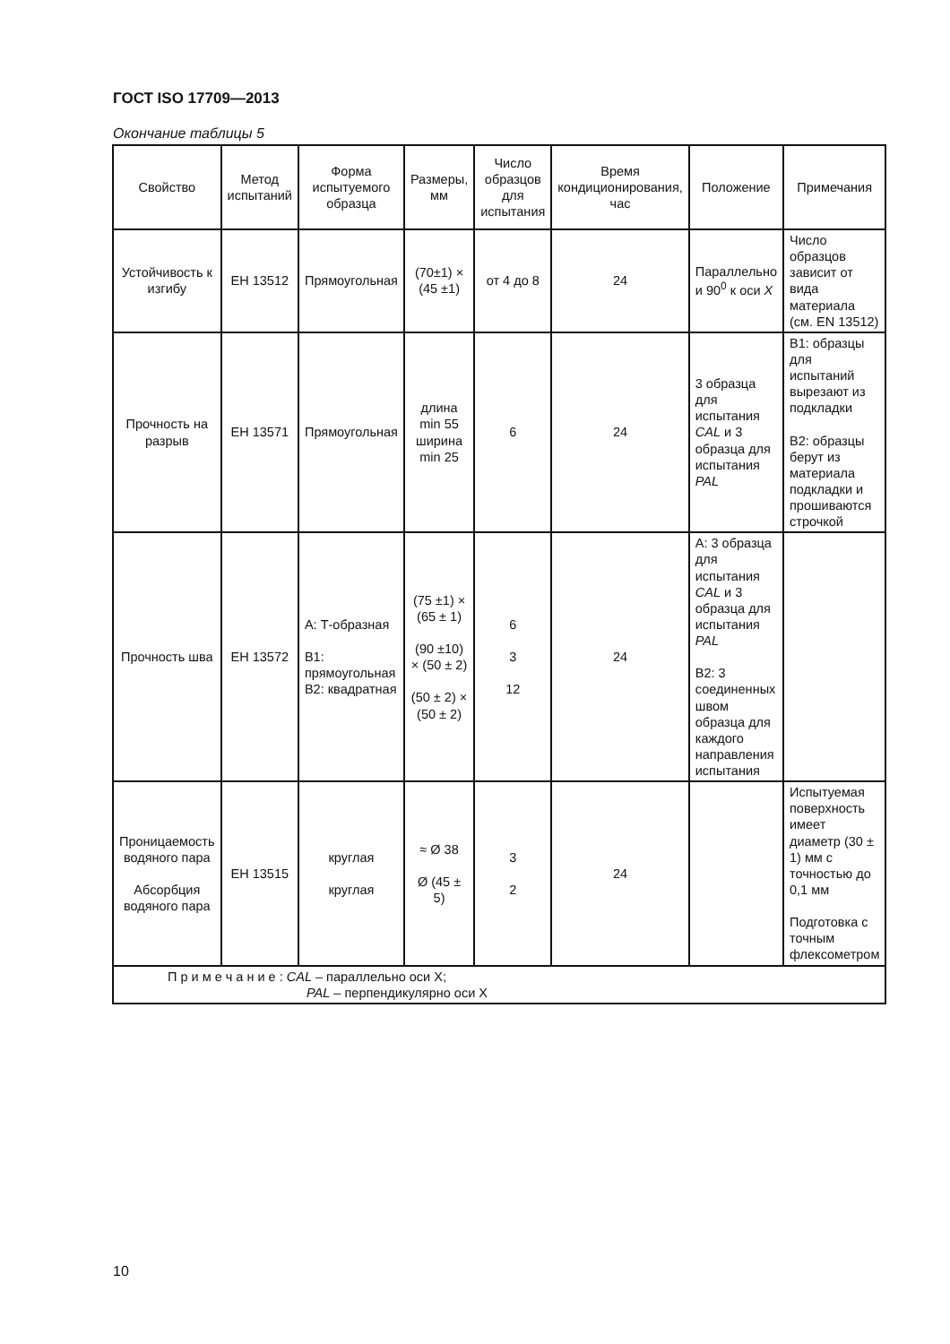ГОСТ ISO 17709—2013
Окончание таблицы 5
| Свойство | Метод испытаний | Форма испытуемого образца | Размеры, мм | Число образцов для испытания | Время кондиционирования, час | Положение | Примечания |
| --- | --- | --- | --- | --- | --- | --- | --- |
| Устойчивость к изгибу | ЕН 13512 | Прямоугольная | (70±1) × (45 ±1) | от 4 до 8 | 24 | Параллельно и 90<sup>0</sup> к оси X | Число образцов зависит от вида материала (см. EN 13512) |
| Прочность на разрыв | ЕН 13571 | Прямоугольная | длина min 55 ширина min 25 | 6 | 24 | 3 образца для испытания CAL и 3 образца для испытания PAL | В1: образцы для испытаний вырезают из подкладки В2: образцы берут из материала подкладки и прошиваются строчкой |
| Прочность шва | ЕН 13572 | А: Т-образная В1: прямоугольная В2: квадратная | (75 ±1) × (65 ± 1) (90 ±10) × (50 ± 2) (50 ± 2) × (50 ± 2) | 6 3 12 | 24 | А: 3 образца для испытания CAL и 3 образца для испытания PAL В2: 3 соединенных швом образца для каждого направления испытания | |
| Проницаемость водяного пара Абсорбция водяного пара | ЕН 13515 | круглая круглая | ≈ Ø 38 Ø (45 ± 5) | 3 2 | 24 | | Испытуемая поверхность имеет диаметр (30 ± 1) мм с точностью до 0,1 мм Подготовка с точным флексометром |
| П р и м е ч а н и е : CAL – параллельно оси X; PAL – перпендикулярно оси X | | | | | | | |
10